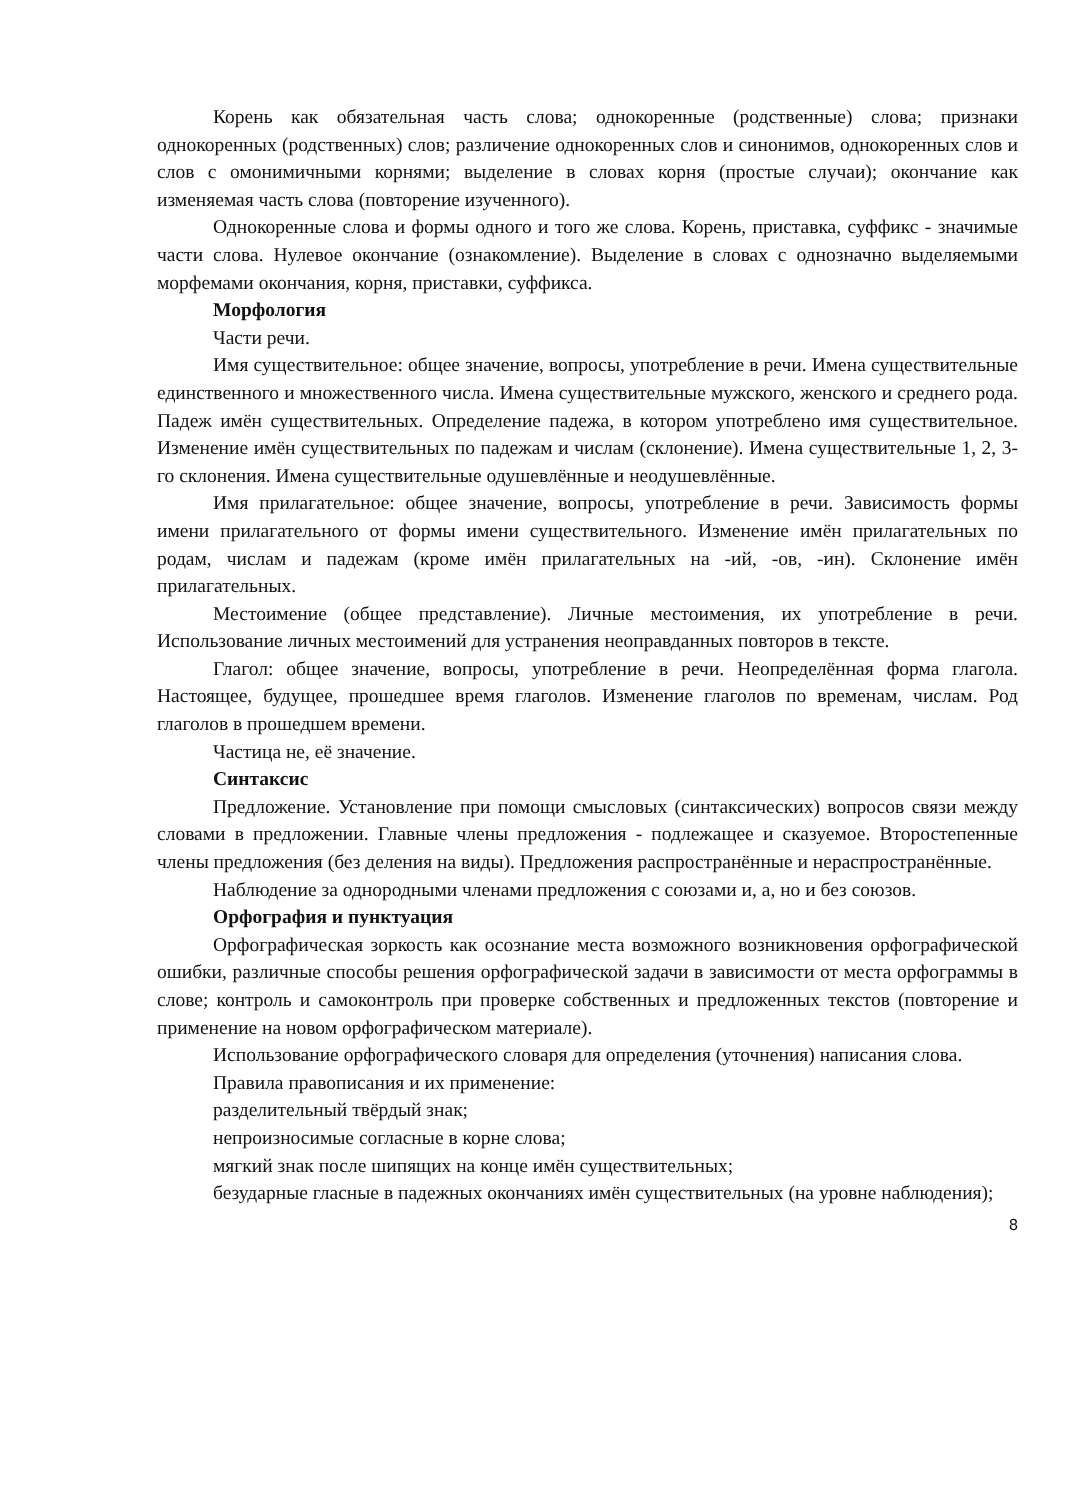Корень как обязательная часть слова; однокоренные (родственные) слова; признаки однокоренных (родственных) слов; различение однокоренных слов и синонимов, однокоренных слов и слов с омонимичными корнями; выделение в словах корня (простые случаи); окончание как изменяемая часть слова (повторение изученного).
Однокоренные слова и формы одного и того же слова. Корень, приставка, суффикс - значимые части слова. Нулевое окончание (ознакомление). Выделение в словах с однозначно выделяемыми морфемами окончания, корня, приставки, суффикса.
Морфология
Части речи.
Имя существительное: общее значение, вопросы, употребление в речи. Имена существительные единственного и множественного числа. Имена существительные мужского, женского и среднего рода. Падеж имён существительных. Определение падежа, в котором употреблено имя существительное. Изменение имён существительных по падежам и числам (склонение). Имена существительные 1, 2, 3-го склонения. Имена существительные одушевлённые и неодушевлённые.
Имя прилагательное: общее значение, вопросы, употребление в речи. Зависимость формы имени прилагательного от формы имени существительного. Изменение имён прилагательных по родам, числам и падежам (кроме имён прилагательных на -ий, -ов, -ин). Склонение имён прилагательных.
Местоимение (общее представление). Личные местоимения, их употребление в речи. Использование личных местоимений для устранения неоправданных повторов в тексте.
Глагол: общее значение, вопросы, употребление в речи. Неопределённая форма глагола. Настоящее, будущее, прошедшее время глаголов. Изменение глаголов по временам, числам. Род глаголов в прошедшем времени.
Частица не, её значение.
Синтаксис
Предложение. Установление при помощи смысловых (синтаксических) вопросов связи между словами в предложении. Главные члены предложения - подлежащее и сказуемое. Второстепенные члены предложения (без деления на виды). Предложения распространённые и нераспространённые.
Наблюдение за однородными членами предложения с союзами и, а, но и без союзов.
Орфография и пунктуация
Орфографическая зоркость как осознание места возможного возникновения орфографической ошибки, различные способы решения орфографической задачи в зависимости от места орфограммы в слове; контроль и самоконтроль при проверке собственных и предложенных текстов (повторение и применение на новом орфографическом материале).
Использование орфографического словаря для определения (уточнения) написания слова.
Правила правописания и их применение:
разделительный твёрдый знак;
непроизносимые согласные в корне слова;
мягкий знак после шипящих на конце имён существительных;
безударные гласные в падежных окончаниях имён существительных (на уровне наблюдения);
8